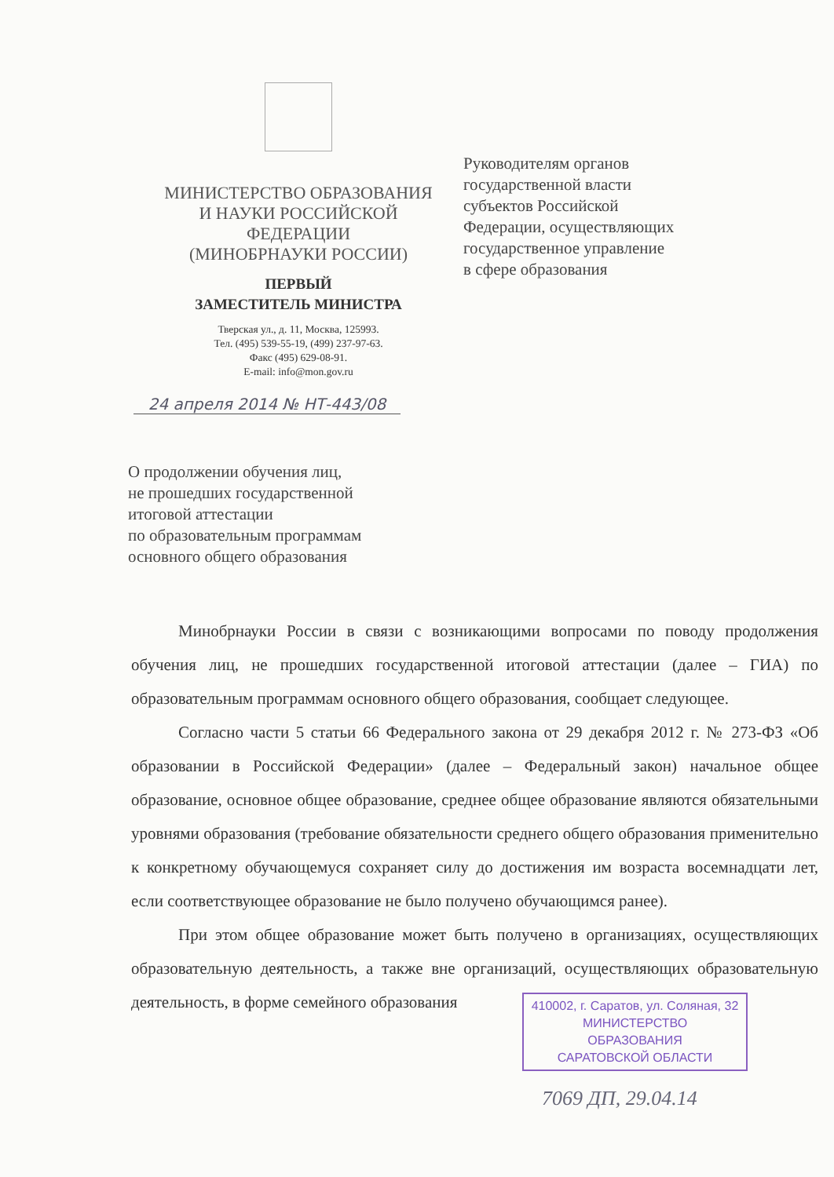МИНИСТЕРСТВО ОБРАЗОВАНИЯ
И НАУКИ РОССИЙСКОЙ
ФЕДЕРАЦИИ
(МИНОБРНАУКИ РОССИИ)
ПЕРВЫЙ
ЗАМЕСТИТЕЛЬ МИНИСТРА
Тверская ул., д. 11, Москва, 125993.
Тел. (495) 539-55-19, (499) 237-97-63.
Факс (495) 629-08-91.
E-mail: info@mon.gov.ru
24 апреля 2014 № НТ-443/08
Руководителям органов
государственной власти
субъектов Российской
Федерации, осуществляющих
государственное управление
в сфере образования
О продолжении обучения лиц,
не прошедших государственной
итоговой аттестации
по образовательным программам
основного общего образования
Минобрнауки России в связи с возникающими вопросами по поводу продолжения обучения лиц, не прошедших государственной итоговой аттестации (далее – ГИА) по образовательным программам основного общего образования, сообщает следующее.
Согласно части 5 статьи 66 Федерального закона от 29 декабря 2012 г. № 273-ФЗ «Об образовании в Российской Федерации» (далее – Федеральный закон) начальное общее образование, основное общее образование, среднее общее образование являются обязательными уровнями образования (требование обязательности среднего общего образования применительно к конкретному обучающемуся сохраняет силу до достижения им возраста восемнадцати лет, если соответствующее образование не было получено обучающимся ранее).
При этом общее образование может быть получено в организациях, осуществляющих образовательную деятельность, а также вне организаций, осуществляющих образовательную деятельность, в форме семейного образования
410002, г. Саратов, ул. Соляная, 32
МИНИСТЕРСТВО
ОБРАЗОВАНИЯ
САРАТОВСКОЙ ОБЛАСТИ
7069 ДП, 29.04.14